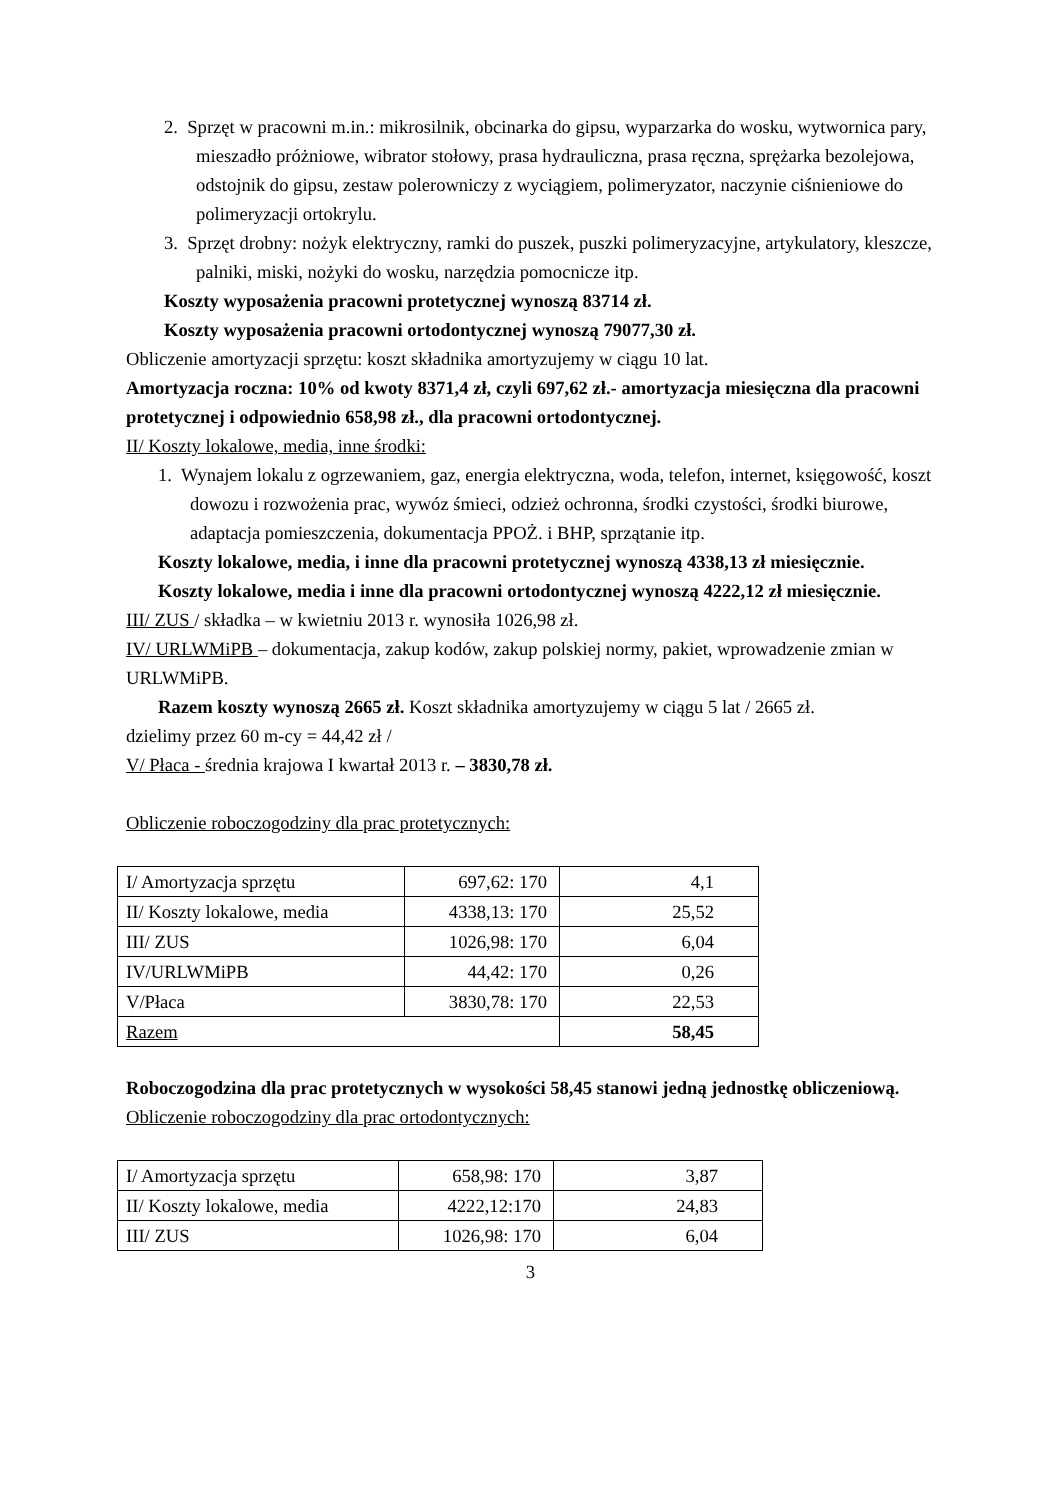2. Sprzęt w pracowni m.in.: mikrosilnik, obcinarka do gipsu, wyparzarka do wosku, wytwornica pary, mieszadło próżniowe, wibrator stołowy, prasa hydrauliczna, prasa ręczna, sprężarka bezolejowa, odstojnik do gipsu, zestaw polerowniczy z wyciągiem, polimeryzator, naczynie ciśnieniowe do polimeryzacji ortokrylu.
3. Sprzęt drobny: nożyk elektryczny, ramki do puszek, puszki polimeryzacyjne, artykulatory, kleszcze, palniki, miski, nożyki do wosku, narzędzia pomocnicze itp.
Koszty wyposażenia pracowni protetycznej wynoszą 83714 zł.
Koszty wyposażenia pracowni ortodontycznej wynoszą 79077,30 zł.
Obliczenie amortyzacji sprzętu: koszt składnika amortyzujemy w ciągu 10 lat.
Amortyzacja roczna: 10% od kwoty 8371,4 zł, czyli 697,62 zł.- amortyzacja miesięczna dla pracowni protetycznej i odpowiednio 658,98 zł., dla pracowni ortodontycznej.
II/ Koszty lokalowe, media, inne środki:
1. Wynajem lokalu z ogrzewaniem, gaz, energia elektryczna, woda, telefon, internet, księgowość, koszt dowozu i rozwożenia prac, wywóz śmieci, odzież ochronna, środki czystości, środki biurowe, adaptacja pomieszczenia, dokumentacja PPOŻ. i BHP, sprzątanie itp.
Koszty lokalowe, media, i inne dla pracowni protetycznej wynoszą 4338,13 zł miesięcznie.
Koszty lokalowe, media i inne dla pracowni ortodontycznej wynoszą 4222,12 zł miesięcznie.
III/ ZUS / składka – w kwietniu 2013 r. wynosiła 1026,98 zł.
IV/ URLWMiPB – dokumentacja, zakup kodów, zakup polskiej normy, pakiet, wprowadzenie zmian w URLWMiPB.
Razem koszty wynoszą 2665 zł. Koszt składnika amortyzujemy w ciągu 5 lat / 2665 zł.
dzielimy przez 60 m-cy = 44,42 zł /
V/ Płaca - średnia krajowa I kwartał 2013 r. – 3830,78 zł.
Obliczenie roboczogodziny dla prac protetycznych:
| I/ Amortyzacja sprzętu | 697,62: 170 | 4,1 |
| II/ Koszty lokalowe, media | 4338,13: 170 | 25,52 |
| III/ ZUS | 1026,98: 170 | 6,04 |
| IV/URLWMiPB | 44,42: 170 | 0,26 |
| V/Płaca | 3830,78: 170 | 22,53 |
| Razem | | 58,45 |
Roboczogodzina dla prac protetycznych w wysokości 58,45 stanowi jedną jednostkę obliczeniową.
Obliczenie roboczogodziny dla prac ortodontycznych:
| I/ Amortyzacja sprzętu | 658,98: 170 | 3,87 |
| II/ Koszty lokalowe, media | 4222,12:170 | 24,83 |
| III/ ZUS | 1026,98: 170 | 6,04 |
3